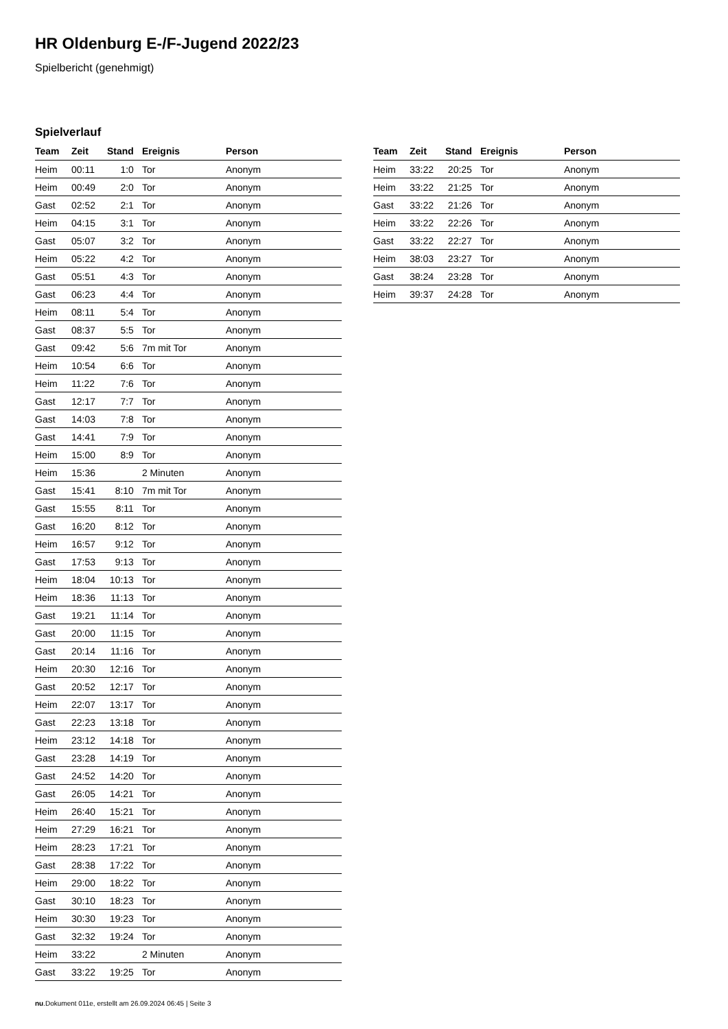HR Oldenburg E-/F-Jugend 2022/23
Spielbericht (genehmigt)
Spielverlauf
| Team | Zeit | Stand | Ereignis | Person |
| --- | --- | --- | --- | --- |
| Heim | 00:11 | 1:0 | Tor | Anonym |
| Heim | 00:49 | 2:0 | Tor | Anonym |
| Gast | 02:52 | 2:1 | Tor | Anonym |
| Heim | 04:15 | 3:1 | Tor | Anonym |
| Gast | 05:07 | 3:2 | Tor | Anonym |
| Heim | 05:22 | 4:2 | Tor | Anonym |
| Gast | 05:51 | 4:3 | Tor | Anonym |
| Gast | 06:23 | 4:4 | Tor | Anonym |
| Heim | 08:11 | 5:4 | Tor | Anonym |
| Gast | 08:37 | 5:5 | Tor | Anonym |
| Gast | 09:42 | 5:6 | 7m mit Tor | Anonym |
| Heim | 10:54 | 6:6 | Tor | Anonym |
| Heim | 11:22 | 7:6 | Tor | Anonym |
| Gast | 12:17 | 7:7 | Tor | Anonym |
| Gast | 14:03 | 7:8 | Tor | Anonym |
| Gast | 14:41 | 7:9 | Tor | Anonym |
| Heim | 15:00 | 8:9 | Tor | Anonym |
| Heim | 15:36 | | 2 Minuten | Anonym |
| Gast | 15:41 | 8:10 | 7m mit Tor | Anonym |
| Gast | 15:55 | 8:11 | Tor | Anonym |
| Gast | 16:20 | 8:12 | Tor | Anonym |
| Heim | 16:57 | 9:12 | Tor | Anonym |
| Gast | 17:53 | 9:13 | Tor | Anonym |
| Heim | 18:04 | 10:13 | Tor | Anonym |
| Heim | 18:36 | 11:13 | Tor | Anonym |
| Gast | 19:21 | 11:14 | Tor | Anonym |
| Gast | 20:00 | 11:15 | Tor | Anonym |
| Gast | 20:14 | 11:16 | Tor | Anonym |
| Heim | 20:30 | 12:16 | Tor | Anonym |
| Gast | 20:52 | 12:17 | Tor | Anonym |
| Heim | 22:07 | 13:17 | Tor | Anonym |
| Gast | 22:23 | 13:18 | Tor | Anonym |
| Heim | 23:12 | 14:18 | Tor | Anonym |
| Gast | 23:28 | 14:19 | Tor | Anonym |
| Gast | 24:52 | 14:20 | Tor | Anonym |
| Gast | 26:05 | 14:21 | Tor | Anonym |
| Heim | 26:40 | 15:21 | Tor | Anonym |
| Heim | 27:29 | 16:21 | Tor | Anonym |
| Heim | 28:23 | 17:21 | Tor | Anonym |
| Gast | 28:38 | 17:22 | Tor | Anonym |
| Heim | 29:00 | 18:22 | Tor | Anonym |
| Gast | 30:10 | 18:23 | Tor | Anonym |
| Heim | 30:30 | 19:23 | Tor | Anonym |
| Gast | 32:32 | 19:24 | Tor | Anonym |
| Heim | 33:22 | | 2 Minuten | Anonym |
| Gast | 33:22 | 19:25 | Tor | Anonym |
| Team | Zeit | Stand | Ereignis | Person |
| --- | --- | --- | --- | --- |
| Heim | 33:22 | 20:25 | Tor | Anonym |
| Heim | 33:22 | 21:25 | Tor | Anonym |
| Gast | 33:22 | 21:26 | Tor | Anonym |
| Heim | 33:22 | 22:26 | Tor | Anonym |
| Gast | 33:22 | 22:27 | Tor | Anonym |
| Heim | 38:03 | 23:27 | Tor | Anonym |
| Gast | 38:24 | 23:28 | Tor | Anonym |
| Heim | 39:37 | 24:28 | Tor | Anonym |
nu.Dokument 011e, erstellt am 26.09.2024 06:45 | Seite 3